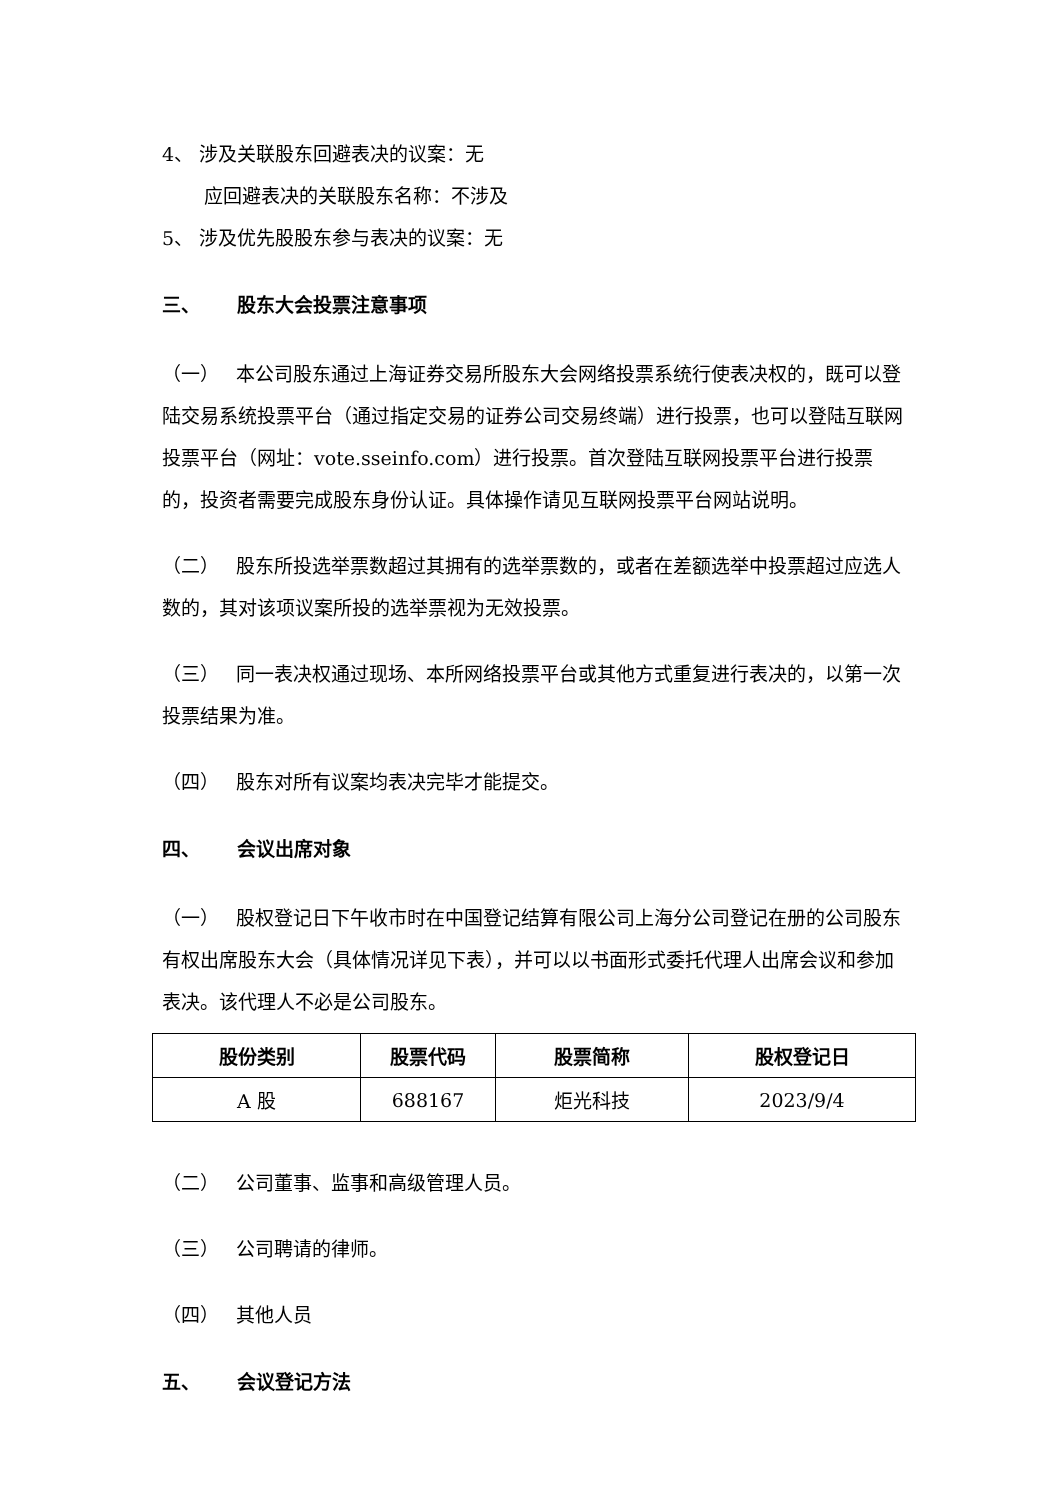4、 涉及关联股东回避表决的议案：无
应回避表决的关联股东名称：不涉及
5、 涉及优先股股东参与表决的议案：无
三、 股东大会投票注意事项
（一） 本公司股东通过上海证券交易所股东大会网络投票系统行使表决权的，既可以登陆交易系统投票平台（通过指定交易的证券公司交易终端）进行投票，也可以登陆互联网投票平台（网址：vote.sseinfo.com）进行投票。首次登陆互联网投票平台进行投票的，投资者需要完成股东身份认证。具体操作请见互联网投票平台网站说明。
（二） 股东所投选举票数超过其拥有的选举票数的，或者在差额选举中投票超过应选人数的，其对该项议案所投的选举票视为无效投票。
（三） 同一表决权通过现场、本所网络投票平台或其他方式重复进行表决的，以第一次投票结果为准。
（四） 股东对所有议案均表决完毕才能提交。
四、 会议出席对象
（一） 股权登记日下午收市时在中国登记结算有限公司上海分公司登记在册的公司股东有权出席股东大会（具体情况详见下表），并可以以书面形式委托代理人出席会议和参加表决。该代理人不必是公司股东。
| 股份类别 | 股票代码 | 股票简称 | 股权登记日 |
| --- | --- | --- | --- |
| A 股 | 688167 | 炬光科技 | 2023/9/4 |
（二） 公司董事、监事和高级管理人员。
（三） 公司聘请的律师。
（四） 其他人员
五、 会议登记方法